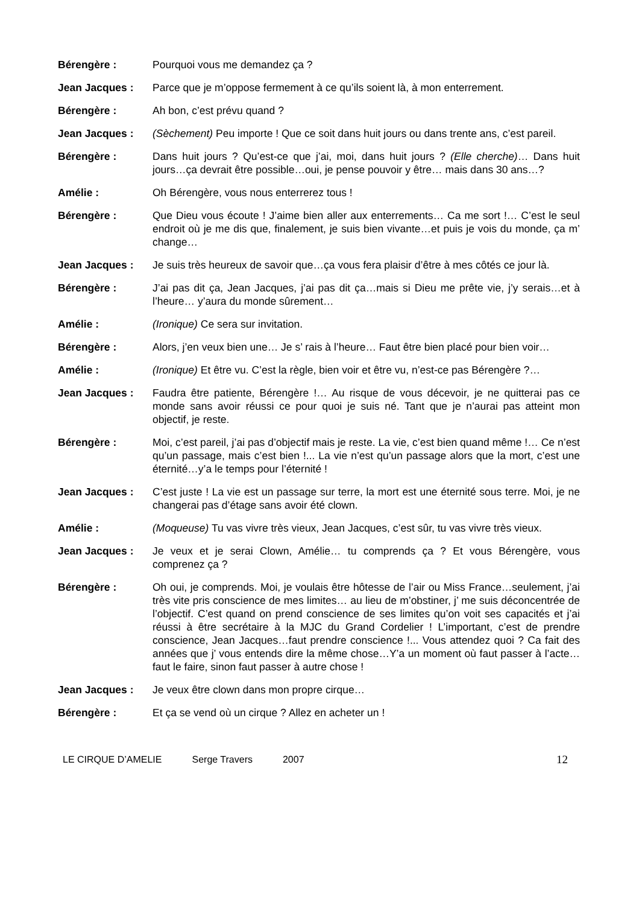Bérengère : Pourquoi vous me demandez ça ?
Jean Jacques : Parce que je m’oppose fermement à ce qu’ils soient là, à mon enterrement.
Bérengère : Ah bon, c’est prévu quand ?
Jean Jacques : (Sèchement) Peu importe ! Que ce soit dans huit jours ou dans trente ans, c’est pareil.
Bérengère : Dans huit jours ? Qu’est-ce que j’ai, moi, dans huit jours ? (Elle cherche)… Dans huit jours…ça devrait être possible…oui, je pense pouvoir y être… mais dans 30 ans…?
Amélie : Oh Bérengère, vous nous enterrerez tous !
Bérengère : Que Dieu vous écoute ! J’aime bien aller aux enterrements… Ca me sort !… C’est le seul endroit où je me dis que, finalement, je suis bien vivante…et puis je vois du monde, ça m’ change…
Jean Jacques : Je suis très heureux de savoir que…ça vous fera plaisir d’être à mes côtés ce jour là.
Bérengère : J’ai pas dit ça, Jean Jacques, j’ai pas dit ça…mais si Dieu me prête vie, j’y serais…et à l’heure… y’aura du monde sûrement…
Amélie : (Ironique) Ce sera sur invitation.
Bérengère : Alors, j’en veux bien une… Je s’ rais à l’heure… Faut être bien placé pour bien voir…
Amélie : (Ironique) Et être vu. C’est la règle, bien voir et être vu, n’est-ce pas Bérengère ?…
Jean Jacques : Faudra être patiente, Bérengère !… Au risque de vous décevoir, je ne quitterai pas ce monde sans avoir réussi ce pour quoi je suis né. Tant que je n’aurai pas atteint mon objectif, je reste.
Bérengère : Moi, c’est pareil, j’ai pas d’objectif mais je reste. La vie, c’est bien quand même !… Ce n’est qu’un passage, mais c’est bien !... La vie n’est qu’un passage alors que la mort, c’est une éternité…y’a le temps pour l’éternité !
Jean Jacques : C’est juste ! La vie est un passage sur terre, la mort est une éternité sous terre. Moi, je ne changerai pas d’étage sans avoir été clown.
Amélie : (Moqueuse) Tu vas vivre très vieux, Jean Jacques, c’est sûr, tu vas vivre très vieux.
Jean Jacques : Je veux et je serai Clown, Amélie… tu comprends ça ? Et vous Bérengère, vous comprenez ça ?
Bérengère : Oh oui, je comprends. Moi, je voulais être hôtesse de l’air ou Miss France…seulement, j’ai très vite pris conscience de mes limites… au lieu de m’obstiner, j’ me suis déconcentrée de l’objectif. C’est quand on prend conscience de ses limites qu’on voit ses capacités et j’ai réussi à être secrétaire à la MJC du Grand Cordelier ! L’important, c’est de prendre conscience, Jean Jacques…faut prendre conscience !... Vous attendez quoi ? Ca fait des années que j’ vous entends dire la même chose…Y’a un moment où faut passer à l’acte… faut le faire, sinon faut passer à autre chose !
Jean Jacques : Je veux être clown dans mon propre cirque…
Bérengère : Et ça se vend où un cirque ? Allez en acheter un !
LE CIRQUE D’AMELIE Serge Travers 2007
12